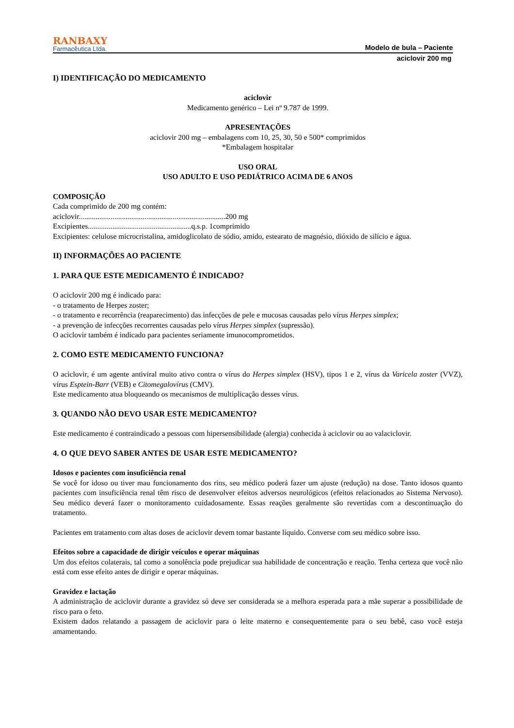RANBAXY
Farmacêutica Ltda.
Modelo de bula – Paciente
aciclovir 200 mg
I) IDENTIFICAÇÃO DO MEDICAMENTO
aciclovir
Medicamento genérico – Lei nº 9.787 de 1999.
APRESENTAÇÕES
aciclovir 200 mg – embalagens com 10, 25, 30, 50 e 500* comprimidos
*Embalagem hospitalar
USO ORAL
USO ADULTO E USO PEDIÁTRICO ACIMA DE 6 ANOS
COMPOSIÇÃO
Cada comprimido de 200 mg contém:
aciclovir..............................................................................200 mg
Excipientes.......................................................q.s.p. 1comprimido
Excipientes: celulose microcristalina, amidoglicolato de sódio, amido, estearato de magnésio, dióxido de silício e água.
II) INFORMAÇÕES AO PACIENTE
1. PARA QUE ESTE MEDICAMENTO É INDICADO?
O aciclovir 200 mg é indicado para:
- o tratamento de Herpes zoster;
- o tratamento e recorrência (reaparecimento) das infecções de pele e mucosas causadas pelo vírus Herpes simplex;
- a prevenção de infecções recorrentes causadas pelo vírus Herpes simplex (supressão).
O aciclovir também é indicado para pacientes seriamente imunocomprometidos.
2. COMO ESTE MEDICAMENTO FUNCIONA?
O aciclovir, é um agente antiviral muito ativo contra o vírus do Herpes simplex (HSV), tipos 1 e 2, vírus da Varicela zoster (VVZ), vírus Esptein-Barr (VEB) e Citomegalovírus (CMV).
Este medicamento atua bloqueando os mecanismos de multiplicação desses vírus.
3. QUANDO NÃO DEVO USAR ESTE MEDICAMENTO?
Este medicamento é contraindicado a pessoas com hipersensibilidade (alergia) conhecida à aciclovir ou ao valaciclovir.
4. O QUE DEVO SABER ANTES DE USAR ESTE MEDICAMENTO?
Idosos e pacientes com insuficiência renal
Se você for idoso ou tiver mau funcionamento dos rins, seu médico poderá fazer um ajuste (redução) na dose. Tanto idosos quanto pacientes com insuficiência renal têm risco de desenvolver efeitos adversos neurológicos (efeitos relacionados ao Sistema Nervoso). Seu médico deverá fazer o monitoramento cuidadosamente. Essas reações geralmente são revertidas com a descontinuação do tratamento.
Pacientes em tratamento com altas doses de aciclovir devem tomar bastante líquido. Converse com seu médico sobre isso.
Efeitos sobre a capacidade de dirigir veículos e operar máquinas
Um dos efeitos colaterais, tal como a sonolência pode prejudicar sua habilidade de concentração e reação. Tenha certeza que você não está com esse efeito antes de dirigir e operar máquinas.
Gravidez e lactação
A administração de aciclovir durante a gravidez só deve ser considerada se a melhora esperada para a mãe superar a possibilidade de risco para o feto.
Existem dados relatando a passagem de aciclovir para o leite materno e consequentemente para o seu bebê, caso você esteja amamentando.